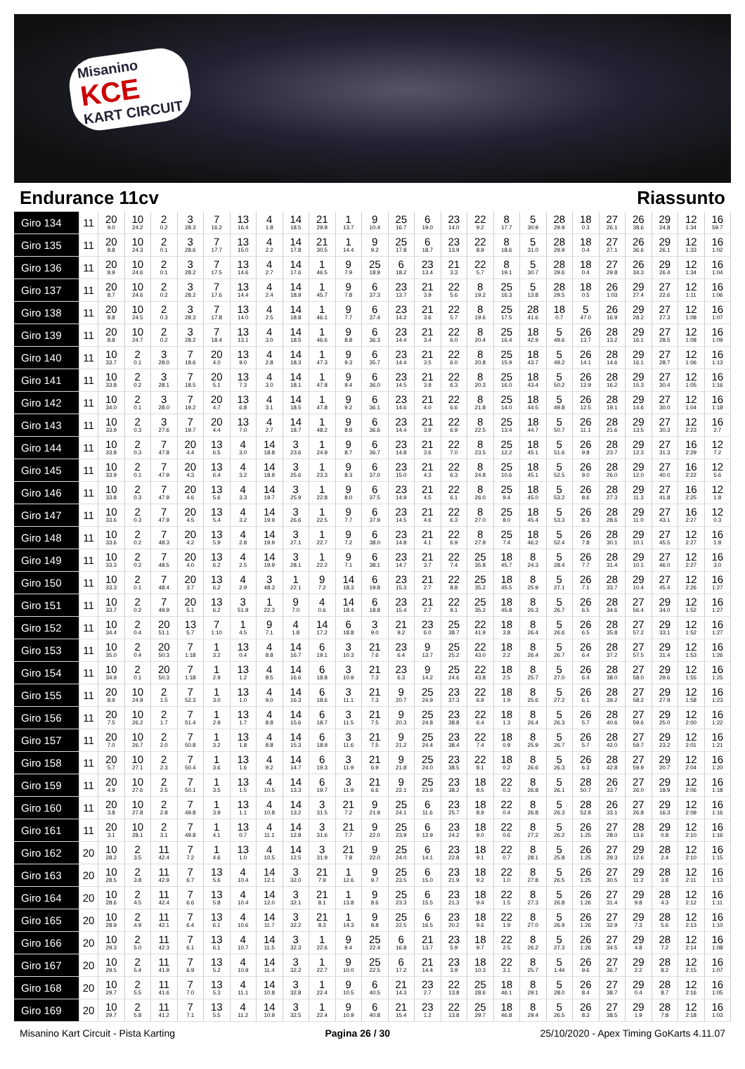Misanino
KCE
KART CIRCUIT
Endurance 11cv Riassunto
| Giro 134 | 11 | 20 9.0 | 10 24.2 | 2 0.2 | 3 28.3 | 7 16.2 | 13 16.4 | 4 1.8 | 14 18.5 | 21 29.8 | 1 13.7 | 9 10.4 | 25 16.7 | 6 19.0 | 23 14.0 | 22 9.2 | 8 17.7 | 5 30.9 | 28 29.9 | 18 0.3 | 27 26.1 | 26 38.6 | 29 24.8 | 12 1:34 | 16 59.7 |
| Giro 135 | 11 | 20 8.8 | 10 24.3 | 2 0.1 | 3 28.6 | 7 17.7 | 13 15.0 | 4 2.2 | 14 17.8 | 21 30.5 | 1 14.4 | 9 9.2 | 25 17.8 | 6 18.7 | 23 13.9 | 22 8.9 | 8 18.6 | 5 31.0 | 28 29.9 | 18 0.4 | 27 27.1 | 26 36.6 | 29 26.1 | 12 1:33 | 16 1:02 |
| Giro 136 | 11 | 20 8.9 | 10 24.6 | 2 0.1 | 3 28.2 | 7 17.5 | 13 14.6 | 4 2.7 | 14 17.6 | 1 46.5 | 9 7.9 | 25 18.9 | 6 18.2 | 23 13.4 | 21 3.3 | 22 5.7 | 8 19.1 | 5 30.7 | 28 29.6 | 18 0.4 | 27 29.8 | 26 34.3 | 29 26.4 | 12 1:34 | 16 1:04 |
| Giro 137 | 11 | 20 8.7 | 10 24.6 | 2 0.2 | 3 28.2 | 7 17.6 | 13 14.4 | 4 2.4 | 14 18.9 | 1 45.7 | 9 7.8 | 6 37.3 | 23 13.7 | 21 3.9 | 22 5.6 | 8 19.2 | 25 16.3 | 5 13.8 | 28 29.5 | 18 0.5 | 26 1:03 | 29 27.4 | 27 22.6 | 12 1:11 | 16 1:06 |
| Giro 138 | 11 | 20 8.8 | 10 24.5 | 2 0.3 | 3 28.3 | 7 17.8 | 13 14.0 | 4 2.5 | 14 18.8 | 1 46.1 | 9 7.7 | 6 37.4 | 23 14.2 | 21 3.6 | 22 5.7 | 8 19.6 | 25 17.5 | 28 41.6 | 18 0.7 | 5 47.0 | 26 16.9 | 29 28.2 | 27 27.3 | 12 1:08 | 16 1:07 |
| Giro 139 | 11 | 20 8.8 | 10 24.7 | 2 0.2 | 3 28.2 | 7 18.4 | 13 13.1 | 4 3.0 | 14 18.5 | 1 46.6 | 9 8.8 | 6 36.3 | 23 14.4 | 21 3.4 | 22 6.0 | 8 20.4 | 25 16.4 | 18 42.9 | 5 49.6 | 26 13.7 | 28 13.2 | 29 16.1 | 27 28.5 | 12 1:08 | 16 1:09 |
| Giro 140 | 11 | 10 33.7 | 2 0.1 | 3 28.0 | 7 18.6 | 20 4.0 | 13 9.0 | 4 2.8 | 14 18.3 | 1 47.3 | 9 9.3 | 6 35.7 | 23 14.4 | 21 3.5 | 22 6.0 | 8 20.8 | 25 15.9 | 18 43.7 | 5 49.2 | 26 14.1 | 28 14.6 | 29 16.1 | 27 28.7 | 12 1:06 | 16 1:13 |
| Giro 141 | 11 | 10 33.8 | 2 0.2 | 3 28.1 | 7 18.5 | 20 5.1 | 13 7.3 | 4 3.0 | 14 18.1 | 1 47.8 | 9 9.4 | 6 36.0 | 23 14.5 | 21 3.9 | 22 6.3 | 8 20.3 | 25 16.0 | 18 43.4 | 5 50.2 | 26 12.9 | 28 16.2 | 29 15.3 | 27 30.4 | 12 1:05 | 16 1:16 |
| Giro 142 | 11 | 10 34.0 | 2 0.1 | 3 28.0 | 7 19.2 | 20 4.7 | 13 6.8 | 4 3.1 | 14 18.5 | 1 47.8 | 9 9.2 | 6 36.1 | 23 14.6 | 21 4.0 | 22 6.6 | 8 21.8 | 25 14.0 | 18 44.5 | 5 49.8 | 26 12.5 | 28 19.1 | 29 14.6 | 27 30.0 | 12 1:04 | 16 1:18 |
| Giro 143 | 11 | 10 33.9 | 2 0.3 | 3 27.6 | 7 19.7 | 20 4.4 | 13 7.0 | 4 2.7 | 14 18.7 | 1 48.2 | 9 8.8 | 6 36.6 | 23 14.4 | 21 3.9 | 22 6.9 | 8 22.5 | 25 13.4 | 18 44.7 | 5 50.7 | 26 11.1 | 28 21.6 | 29 13.5 | 27 30.3 | 12 2:23 | 16 2.7 |
| Giro 144 | 11 | 10 33.8 | 2 0.3 | 7 47.8 | 20 4.4 | 13 6.5 | 4 3.0 | 14 18.8 | 3 23.6 | 1 24.9 | 9 8.7 | 6 36.7 | 23 14.8 | 21 3.6 | 22 7.0 | 8 23.5 | 25 12.2 | 18 45.1 | 5 51.6 | 26 9.8 | 28 23.7 | 29 12.3 | 27 31.3 | 16 2:29 | 12 7.2 |
| Giro 145 | 11 | 10 33.9 | 2 0.1 | 7 47.9 | 20 4.3 | 13 6.4 | 4 3.2 | 14 18.9 | 3 25.6 | 1 23.3 | 9 8.3 | 6 37.0 | 23 15.0 | 21 4.3 | 22 6.3 | 8 24.8 | 25 10.6 | 18 45.1 | 5 52.5 | 26 9.0 | 28 26.0 | 29 12.0 | 27 40.0 | 16 2:22 | 12 5.6 |
| Giro 146 | 11 | 10 33.8 | 2 0.3 | 7 47.9 | 20 4.6 | 13 5.6 | 4 3.3 | 14 19.7 | 3 25.9 | 1 22.8 | 9 8.0 | 6 37.5 | 23 14.9 | 21 4.5 | 22 6.1 | 8 26.0 | 25 9.4 | 18 45.0 | 5 53.2 | 26 8.6 | 28 27.3 | 29 11.3 | 27 41.8 | 16 2:25 | 12 1.8 |
| Giro 147 | 11 | 10 33.6 | 2 0.3 | 7 47.9 | 20 4.5 | 13 5.4 | 4 3.2 | 14 19.9 | 3 26.6 | 1 22.5 | 9 7.7 | 6 37.9 | 23 14.5 | 21 4.6 | 22 6.3 | 8 27.0 | 25 8.0 | 18 45.4 | 5 53.3 | 26 8.3 | 28 28.6 | 29 11.0 | 27 43.1 | 16 2:27 | 12 0.3 |
| Giro 148 | 11 | 10 33.6 | 2 0.2 | 7 48.3 | 20 4.2 | 13 5.9 | 4 2.8 | 14 19.9 | 3 27.1 | 1 22.7 | 9 7.2 | 6 38.0 | 23 14.8 | 21 4.1 | 22 6.9 | 8 27.9 | 25 7.4 | 18 46.2 | 5 52.4 | 26 7.8 | 28 30.1 | 29 10.1 | 27 45.5 | 12 2:27 | 16 1.8 |
| Giro 149 | 11 | 10 33.3 | 2 0.2 | 7 48.5 | 20 4.0 | 13 6.2 | 4 2.5 | 14 19.9 | 3 28.1 | 1 22.2 | 9 7.1 | 6 38.1 | 23 14.7 | 21 3.7 | 22 7.4 | 25 35.8 | 18 45.7 | 8 24.3 | 5 28.4 | 26 7.7 | 28 31.4 | 29 10.1 | 27 46.0 | 12 2:27 | 16 3.0 |
| Giro 150 | 11 | 10 33.3 | 2 0.1 | 7 48.4 | 20 3.7 | 13 6.2 | 4 2.9 | 3 48.3 | 1 22.1 | 9 7.2 | 14 18.3 | 6 19.8 | 23 15.3 | 21 2.7 | 22 8.8 | 25 35.2 | 18 45.5 | 8 25.9 | 5 27.1 | 26 7.1 | 28 33.7 | 29 10.4 | 27 45.4 | 12 2:26 | 16 1:27 |
| Giro 151 | 11 | 10 33.7 | 2 0.2 | 7 49.9 | 20 5.1 | 13 6.2 | 3 51.9 | 1 22.3 | 9 7.0 | 4 0.6 | 14 18.4 | 6 18.8 | 23 15.4 | 21 2.7 | 22 9.1 | 25 35.2 | 18 45.8 | 8 26.3 | 5 26.7 | 26 6.5 | 28 34.6 | 27 56.4 | 29 34.0 | 12 1:52 | 16 1:27 |
| Giro 152 | 11 | 10 34.4 | 2 0.4 | 20 51.1 | 13 5.7 | 7 1:10 | 1 4.5 | 9 7.1 | 4 1.8 | 14 17.2 | 6 18.8 | 3 9.0 | 21 9.2 | 23 6.0 | 25 38.7 | 22 41.9 | 18 3.8 | 8 26.4 | 5 26.6 | 26 6.5 | 28 35.8 | 27 57.2 | 29 33.1 | 12 1:52 | 16 1:27 |
| Giro 153 | 11 | 10 35.0 | 2 0.4 | 20 50.3 | 7 1:18 | 1 3.2 | 13 0.4 | 4 8.8 | 14 16.7 | 6 19.1 | 3 10.3 | 21 7.6 | 23 6.4 | 9 13.7 | 25 25.2 | 22 43.0 | 18 2.2 | 8 26.4 | 5 26.7 | 26 6.4 | 28 37.2 | 27 57.5 | 29 31.4 | 12 1:53 | 16 1:26 |
| Giro 154 | 11 | 10 34.9 | 2 0.1 | 20 50.3 | 7 1:18 | 1 2.9 | 13 1.2 | 4 8.5 | 14 16.6 | 6 18.8 | 3 10.9 | 21 7.3 | 23 6.3 | 9 14.2 | 25 24.6 | 22 43.8 | 18 2.5 | 8 25.7 | 5 27.0 | 26 6.4 | 28 38.0 | 27 58.0 | 29 29.6 | 12 1:55 | 16 1:25 |
| Giro 155 | 11 | 20 8.9 | 10 24.9 | 2 1.5 | 7 52.3 | 1 3.0 | 13 1.0 | 4 9.0 | 14 16.3 | 6 18.6 | 3 11.1 | 21 7.3 | 9 20.7 | 25 24.9 | 23 37.3 | 22 6.9 | 18 1.9 | 8 25.6 | 5 27.2 | 26 6.1 | 28 39.2 | 27 58.2 | 29 27.9 | 12 1:58 | 16 1:23 |
| Giro 156 | 11 | 20 7.5 | 10 26.2 | 2 1.7 | 7 51.4 | 1 2.9 | 13 1.7 | 4 8.8 | 14 15.6 | 6 18.7 | 3 11.5 | 21 7.5 | 9 20.3 | 25 24.8 | 23 38.8 | 22 6.4 | 18 1.3 | 8 26.4 | 5 26.3 | 26 5.7 | 28 40.6 | 27 59.6 | 29 25.0 | 12 2:00 | 16 1:22 |
| Giro 157 | 11 | 20 7.0 | 10 26.7 | 2 2.0 | 7 50.8 | 1 3.2 | 13 1.8 | 4 8.8 | 14 15.3 | 6 18.9 | 3 11.6 | 21 7.5 | 9 21.2 | 25 24.4 | 23 38.4 | 22 7.4 | 18 0.9 | 8 25.9 | 5 26.7 | 26 5.7 | 28 42.0 | 27 59.7 | 29 23.2 | 12 2:01 | 16 1:21 |
| Giro 158 | 11 | 20 5.7 | 10 27.1 | 2 2.3 | 7 50.4 | 1 3.6 | 13 1.6 | 4 9.2 | 14 14.7 | 6 19.3 | 3 11.9 | 21 6.9 | 9 21.8 | 25 24.0 | 23 38.5 | 22 8.1 | 18 0.2 | 8 26.6 | 5 26.3 | 26 6.3 | 28 42.8 | 27 59.9 | 29 20.7 | 12 2:04 | 16 1:20 |
| Giro 159 | 11 | 20 4.9 | 10 27.6 | 2 2.5 | 7 50.1 | 1 3.5 | 13 1.5 | 4 10.5 | 14 13.3 | 6 19.7 | 3 11.9 | 21 6.6 | 9 22.1 | 25 23.9 | 23 38.2 | 18 8.5 | 22 0.3 | 8 26.8 | 5 26.1 | 28 50.7 | 26 33.7 | 27 26.0 | 29 18.9 | 12 2:06 | 16 1:18 |
| Giro 160 | 11 | 20 3.8 | 10 27.8 | 2 2.8 | 7 49.8 | 1 3.9 | 13 1.1 | 4 10.8 | 14 13.2 | 3 31.5 | 21 7.2 | 9 21.9 | 25 24.1 | 6 11.6 | 23 25.7 | 18 8.9 | 22 0.4 | 8 26.8 | 5 26.3 | 28 52.8 | 26 33.1 | 27 26.8 | 29 16.3 | 12 2:09 | 16 1:16 |
| Giro 161 | 11 | 20 3.1 | 10 28.1 | 2 3.1 | 7 49.8 | 1 4.1 | 13 0.7 | 4 11.1 | 14 12.8 | 3 31.6 | 21 7.7 | 9 22.0 | 25 23.9 | 6 12.9 | 23 24.2 | 18 9.0 | 22 0.6 | 8 27.2 | 5 26.2 | 26 1:25 | 27 28.0 | 28 13.6 | 29 0.8 | 12 2:10 | 16 1:16 |
| Giro 162 | 20 | 10 28.2 | 2 3.5 | 11 42.4 | 7 7.2 | 1 4.6 | 13 1.0 | 4 10.5 | 14 12.5 | 3 31.9 | 21 7.8 | 9 22.0 | 25 24.0 | 6 14.1 | 23 22.8 | 18 9.1 | 22 0.7 | 8 28.1 | 5 25.8 | 26 1:25 | 27 29.3 | 29 12.6 | 28 2.4 | 12 2:10 | 16 1:15 |
| Giro 163 | 20 | 10 28.5 | 2 3.8 | 11 42.9 | 7 6.7 | 13 5.6 | 4 10.4 | 14 12.1 | 3 32.0 | 21 7.9 | 1 12.6 | 9 9.7 | 25 23.5 | 6 15.0 | 23 21.9 | 18 9.2 | 22 1.0 | 8 27.8 | 5 26.5 | 26 1:25 | 27 30.5 | 29 11.2 | 28 3.8 | 12 2:11 | 16 1:13 |
| Giro 164 | 20 | 10 28.6 | 2 4.5 | 11 42.4 | 7 6.6 | 13 5.8 | 4 10.4 | 14 12.0 | 3 32.1 | 21 8.1 | 1 13.8 | 9 8.6 | 25 23.3 | 6 15.5 | 23 21.3 | 18 9.4 | 22 1.5 | 8 27.3 | 5 26.8 | 26 1:26 | 27 31.4 | 29 9.8 | 28 4.3 | 12 2:12 | 16 1:11 |
| Giro 165 | 20 | 10 28.9 | 2 4.9 | 11 42.1 | 7 6.4 | 13 6.1 | 4 10.6 | 14 11.7 | 3 32.2 | 21 8.3 | 1 14.3 | 9 8.8 | 25 22.5 | 6 16.5 | 23 20.2 | 18 9.6 | 22 1.9 | 8 27.0 | 5 26.9 | 26 1:26 | 27 32.9 | 29 7.3 | 28 5.6 | 12 2:13 | 16 1:10 |
| Giro 166 | 20 | 10 29.3 | 2 5.0 | 11 42.3 | 7 6.1 | 13 6.1 | 4 10.7 | 14 11.5 | 3 32.3 | 1 22.6 | 9 9.4 | 25 22.4 | 6 16.8 | 21 13.7 | 23 5.9 | 18 9.7 | 22 2.5 | 8 26.2 | 5 27.3 | 26 1:26 | 27 34.5 | 29 4.8 | 28 7.2 | 12 2:14 | 16 1:08 |
| Giro 167 | 20 | 10 29.5 | 2 5.4 | 11 41.9 | 7 6.9 | 13 5.2 | 4 10.9 | 14 11.4 | 3 32.2 | 1 22.7 | 9 10.0 | 25 22.5 | 6 17.2 | 21 14.4 | 23 3.9 | 18 10.3 | 22 3.1 | 8 25.7 | 5 1:44 | 26 9.6 | 27 36.7 | 29 2.2 | 28 8.2 | 12 2:15 | 16 1:07 |
| Giro 168 | 20 | 10 29.7 | 2 5.5 | 11 41.6 | 7 7.0 | 13 5.3 | 4 11.1 | 14 10.8 | 3 32.8 | 1 22.4 | 9 10.5 | 6 40.5 | 21 14.3 | 23 2.7 | 22 13.8 | 25 28.6 | 18 46.1 | 8 29.1 | 5 28.0 | 26 8.4 | 27 38.7 | 29 0.4 | 28 8.7 | 12 2:16 | 16 1:05 |
| Giro 169 | 20 | 10 29.7 | 2 5.8 | 11 41.2 | 7 7.1 | 13 5.5 | 4 11.2 | 14 10.9 | 3 32.5 | 1 22.4 | 9 10.9 | 6 40.8 | 21 15.4 | 23 1.2 | 22 13.8 | 25 29.7 | 18 46.8 | 8 29.4 | 5 26.5 | 26 8.3 | 27 38.5 | 29 1.9 | 28 7.8 | 12 2:18 | 16 1:03 |
Misanino Kart Circuit - Pista Karting Pagina 26 / 30 25/10/2020 - Apex Timing GoKarts 4.11.07